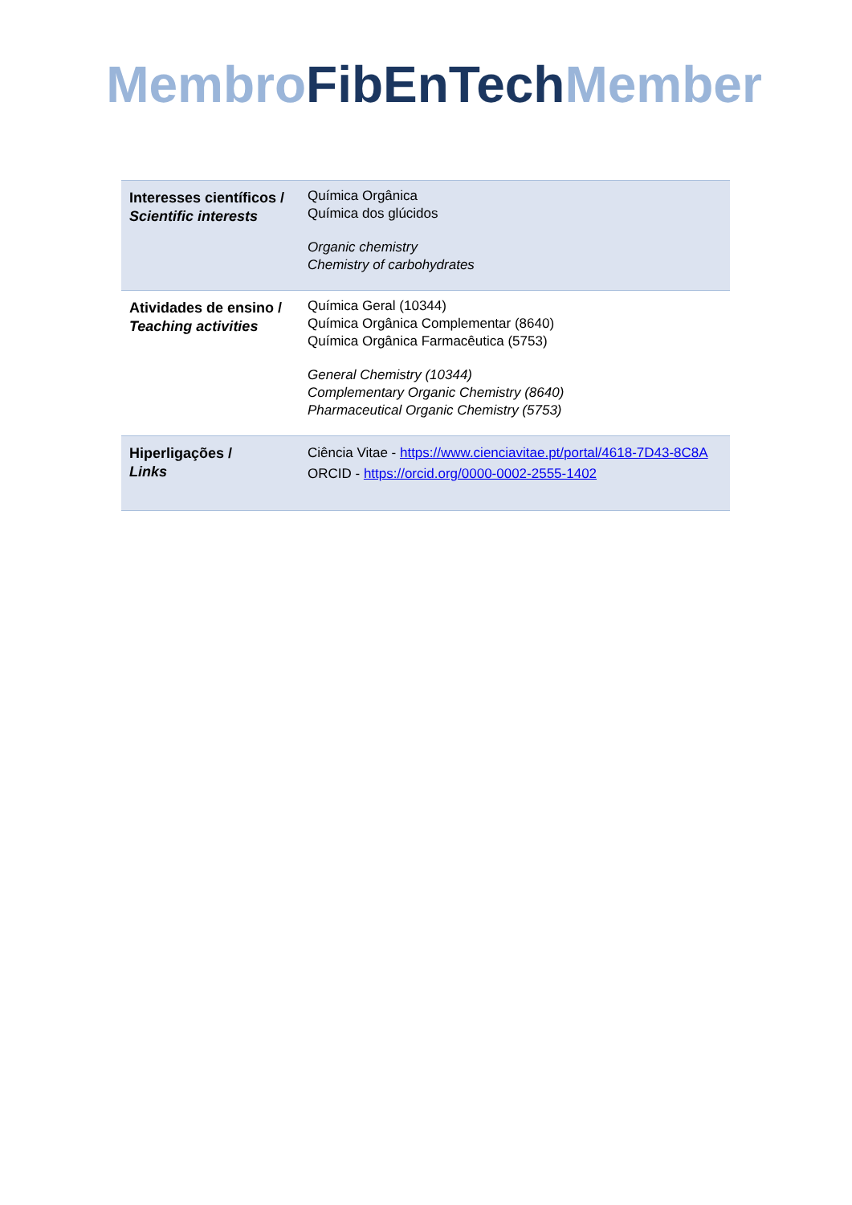Membro FibEnTech Member
| Interesses científicos / Scientific interests | Química Orgânica Química dos glúcidos Organic chemistry Chemistry of carbohydrates |
| Atividades de ensino / Teaching activities | Química Geral (10344) Química Orgânica Complementar (8640) Química Orgânica Farmacêutica (5753) General Chemistry (10344) Complementary Organic Chemistry (8640) Pharmaceutical Organic Chemistry (5753) |
| Hiperligações / Links | Ciência Vitae - https://www.cienciavitae.pt/portal/4618-7D43-8C8A ORCID - https://orcid.org/0000-0002-2555-1402 |